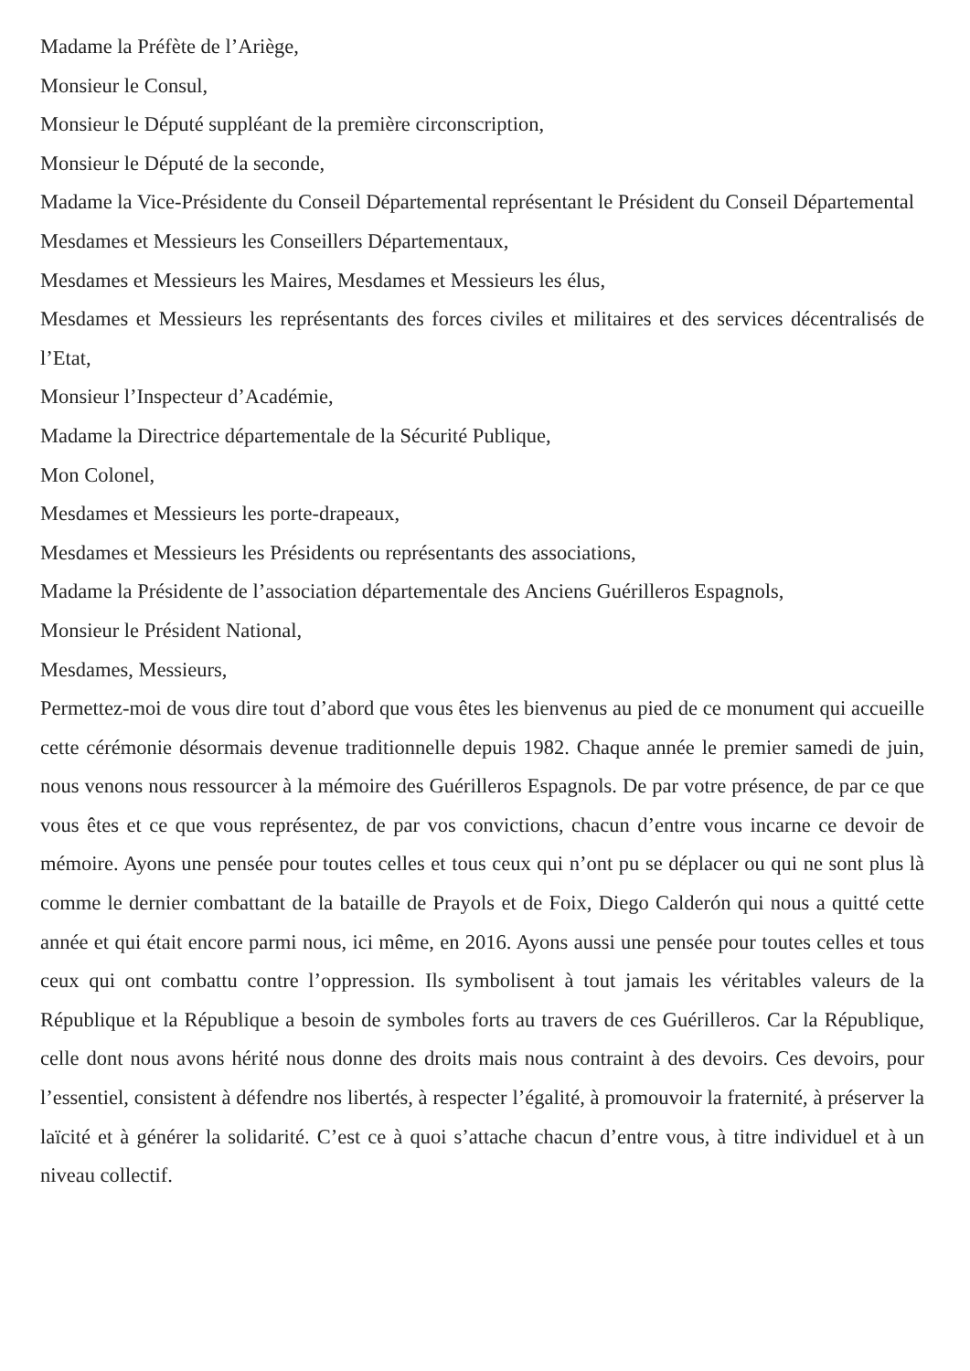Madame la Préfète de l’Ariège,
Monsieur le Consul,
Monsieur le Député suppléant de la première circonscription,
Monsieur le Député de la seconde,
Madame la Vice-Présidente du Conseil Départemental représentant le Président du Conseil Départemental
Mesdames et Messieurs les Conseillers Départementaux,
Mesdames et Messieurs les Maires, Mesdames et Messieurs les élus,
Mesdames et Messieurs les représentants des forces civiles et militaires et des services décentralisés de l’Etat,
Monsieur l’Inspecteur d’Académie,
Madame la Directrice départementale de la Sécurité Publique,
Mon Colonel,
Mesdames et Messieurs les porte-drapeaux,
Mesdames et Messieurs les Présidents ou représentants des associations,
Madame la Présidente de l’association départementale des Anciens Guérilleros Espagnols,
Monsieur le Président National,
Mesdames, Messieurs,
Permettez-moi de vous dire tout d’abord que vous êtes les bienvenus au pied de ce monument qui accueille cette cérémonie désormais devenue traditionnelle depuis 1982. Chaque année le premier samedi de juin, nous venons nous ressourcer à la mémoire des Guérilleros Espagnols. De par votre présence, de par ce que vous êtes et ce que vous représentez, de par vos convictions, chacun d’entre vous incarne ce devoir de mémoire. Ayons une pensée pour toutes celles et tous ceux qui n’ont pu se déplacer ou qui ne sont plus là comme le dernier combattant de la bataille de Prayols et de Foix, Diego Calderón qui nous a quitté cette année et qui était encore parmi nous, ici même, en 2016. Ayons aussi une pensée pour toutes celles et tous ceux qui ont combattu contre l’oppression. Ils symbolisent à tout jamais les véritables valeurs de la République et la République a besoin de symboles forts au travers de ces Guérilleros. Car la République, celle dont nous avons hérité nous donne des droits mais nous contraint à des devoirs. Ces devoirs, pour l’essentiel, consistent à défendre nos libertés, à respecter l’égalité, à promouvoir la fraternité, à préserver la laïcité et à générer la solidarité. C’est ce à quoi s’attache chacun d’entre vous, à titre individuel et à un niveau collectif.